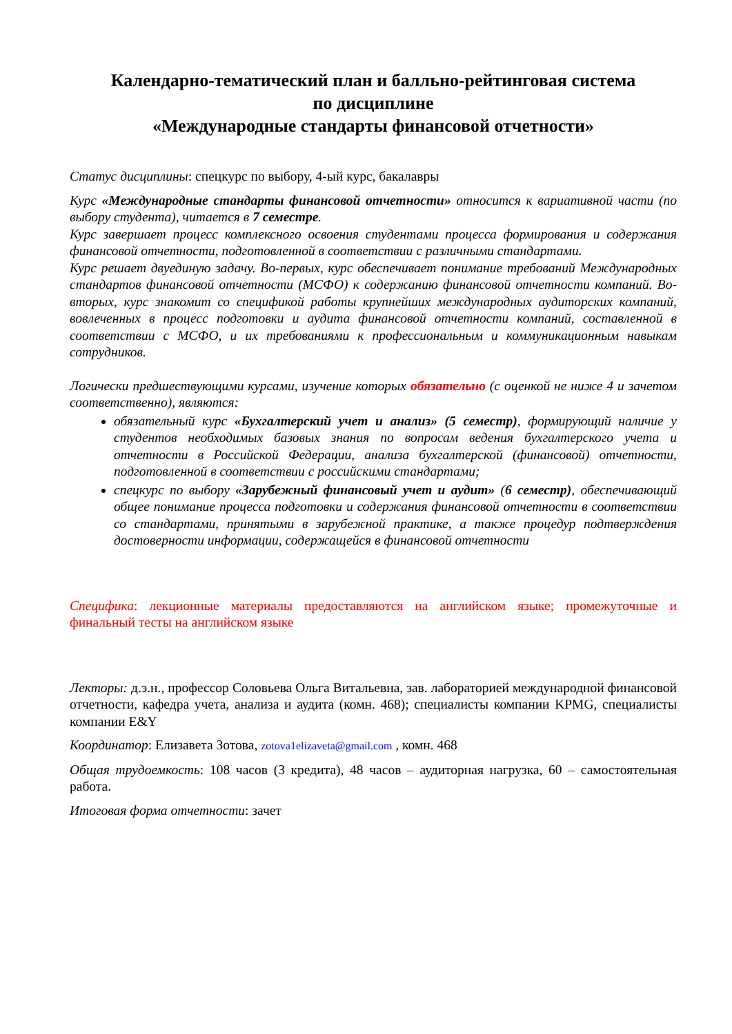Календарно-тематический план и балльно-рейтинговая система
по дисциплине
«Международные стандарты финансовой отчетности»
Статус дисциплины: спецкурс по выбору, 4-ый курс, бакалавры
Курс «Международные стандарты финансовой отчетности» относится к вариативной части (по выбору студента), читается в 7 семестре.
Курс завершает процесс комплексного освоения студентами процесса формирования и содержания финансовой отчетности, подготовленной в соответствии с различными стандартами.
Курс решает двуединую задачу. Во-первых, курс обеспечивает понимание требований Международных стандартов финансовой отчетности (МСФО) к содержанию финансовой отчетности компаний. Во-вторых, курс знакомит со спецификой работы крупнейших международных аудиторских компаний, вовлеченных в процесс подготовки и аудита финансовой отчетности компаний, составленной в соответствии с МСФО, и их требованиями к профессиональным и коммуникационным навыкам сотрудников.
Логически предшествующими курсами, изучение которых обязательно (с оценкой не ниже 4 и зачетом соответственно), являются:
обязательный курс «Бухгалтерский учет и анализ» (5 семестр), формирующий наличие у студентов необходимых базовых знания по вопросам ведения бухгалтерского учета и отчетности в Российской Федерации, анализа бухгалтерской (финансовой) отчетности, подготовленной в соответствии с российскими стандартами;
спецкурс по выбору «Зарубежный финансовый учет и аудит» (6 семестр), обеспечивающий общее понимание процесса подготовки и содержания финансовой отчетности в соответствии со стандартами, принятыми в зарубежной практике, а также процедур подтверждения достоверности информации, содержащейся в финансовой отчетности
Специфика: лекционные материалы предоставляются на английском языке; промежуточные и финальный тесты на английском языке
Лекторы: д.э.н., профессор Соловьева Ольга Витальевна, зав. лабораторией международной финансовой отчетности, кафедра учета, анализа и аудита (комн. 468); специалисты компании KPMG, специалисты компании E&Y
Координатор: Елизавета Зотова, zotova1elizaveta@gmail.com , комн. 468
Общая трудоемкость: 108 часов (3 кредита), 48 часов – аудиторная нагрузка, 60 – самостоятельная работа.
Итоговая форма отчетности: зачет